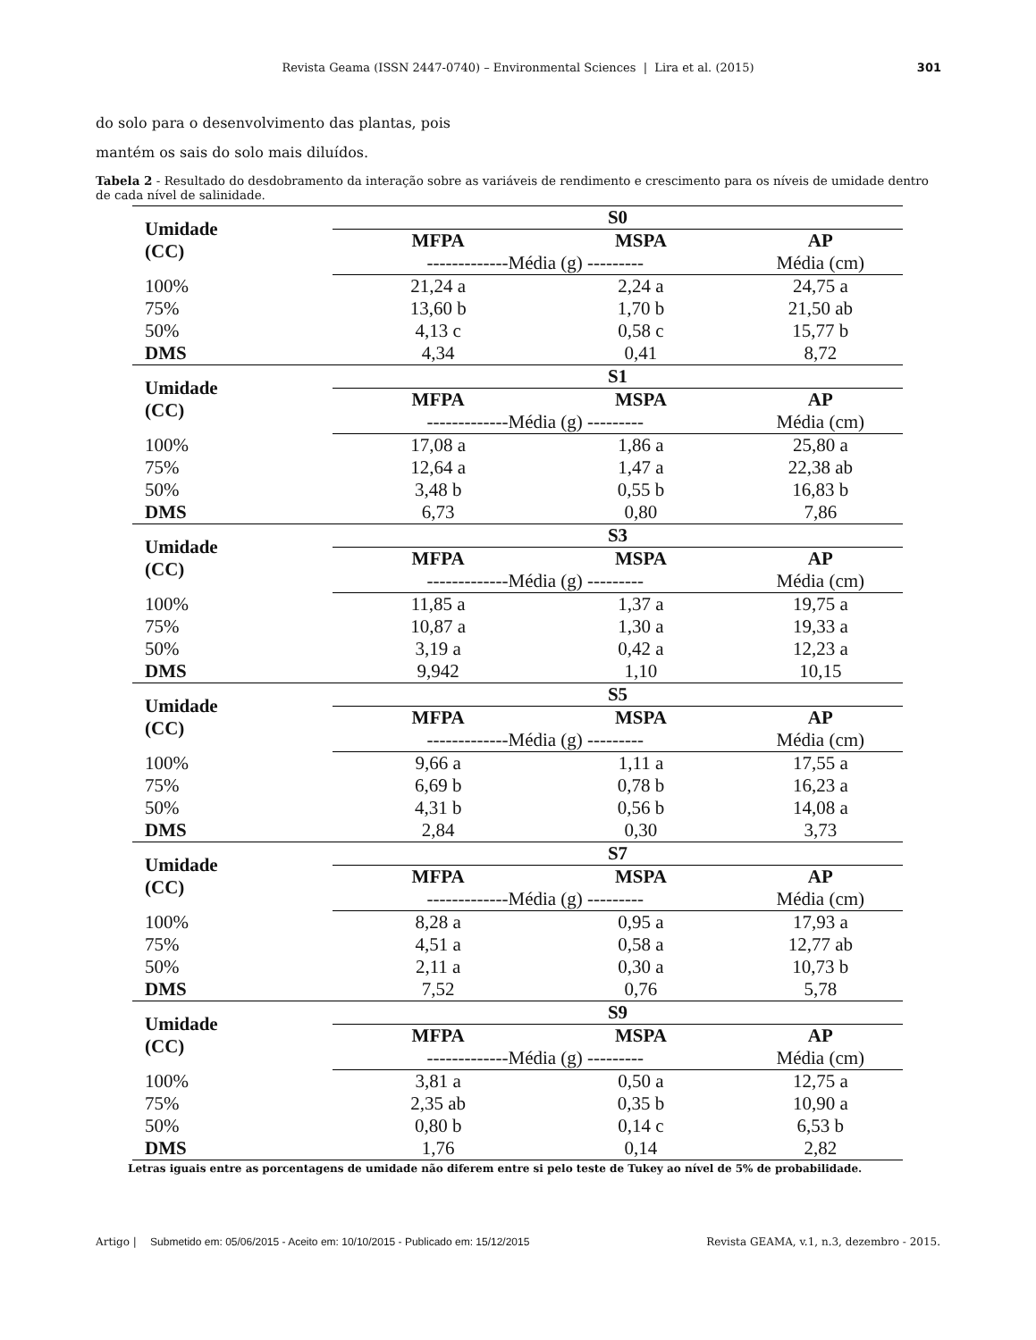Revista Geama (ISSN 2447-0740) – Environmental Sciences | Lira et al. (2015) 301
do solo para o desenvolvimento das plantas, pois
mantém os sais do solo mais diluídos.
Tabela 2 - Resultado do desdobramento da interação sobre as variáveis de rendimento e crescimento para os níveis de umidade dentro de cada nível de salinidade.
| Umidade (CC) | S0 | | |
| | MFPA | MSPA | AP |
| | -------------Média (g) --------- | | Média (cm) |
| 100% | 21,24 a | 2,24 a | 24,75 a |
| 75% | 13,60 b | 1,70 b | 21,50 ab |
| 50% | 4,13 c | 0,58 c | 15,77 b |
| DMS | 4,34 | 0,41 | 8,72 |
| Umidade (CC) | S1 | | |
| | MFPA | MSPA | AP |
| | -------------Média (g) --------- | | Média (cm) |
| 100% | 17,08 a | 1,86 a | 25,80 a |
| 75% | 12,64 a | 1,47 a | 22,38 ab |
| 50% | 3,48 b | 0,55 b | 16,83 b |
| DMS | 6,73 | 0,80 | 7,86 |
| Umidade (CC) | S3 | | |
| | MFPA | MSPA | AP |
| | -------------Média (g) --------- | | Média (cm) |
| 100% | 11,85 a | 1,37 a | 19,75 a |
| 75% | 10,87 a | 1,30 a | 19,33 a |
| 50% | 3,19 a | 0,42 a | 12,23 a |
| DMS | 9,942 | 1,10 | 10,15 |
| Umidade (CC) | S5 | | |
| | MFPA | MSPA | AP |
| | -------------Média (g) --------- | | Média (cm) |
| 100% | 9,66 a | 1,11 a | 17,55 a |
| 75% | 6,69 b | 0,78 b | 16,23 a |
| 50% | 4,31 b | 0,56 b | 14,08 a |
| DMS | 2,84 | 0,30 | 3,73 |
| Umidade (CC) | S7 | | |
| | MFPA | MSPA | AP |
| | -------------Média (g) --------- | | Média (cm) |
| 100% | 8,28 a | 0,95 a | 17,93 a |
| 75% | 4,51 a | 0,58 a | 12,77 ab |
| 50% | 2,11 a | 0,30 a | 10,73 b |
| DMS | 7,52 | 0,76 | 5,78 |
| Umidade (CC) | S9 | | |
| | MFPA | MSPA | AP |
| | -------------Média (g) --------- | | Média (cm) |
| 100% | 3,81 a | 0,50 a | 12,75 a |
| 75% | 2,35 ab | 0,35 b | 10,90 a |
| 50% | 0,80 b | 0,14 c | 6,53 b |
| DMS | 1,76 | 0,14 | 2,82 |
Letras iguais entre as porcentagens de umidade não diferem entre si pelo teste de Tukey ao nível de 5% de probabilidade.
Artigo | Submetido em: 05/06/2015 - Aceito em: 10/10/2015 - Publicado em: 15/12/2015 Revista GEAMA, v.1, n.3, dezembro - 2015.